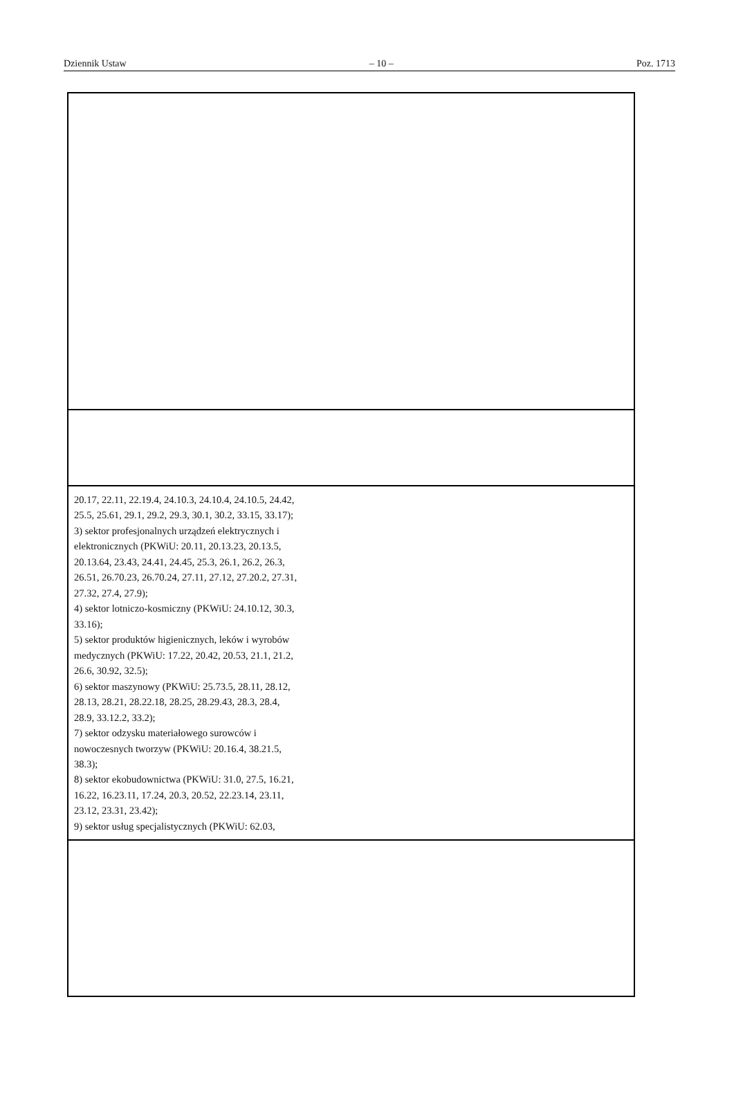Dziennik Ustaw – 10 – Poz. 1713
| 20.17, 22.11, 22.19.4, 24.10.3, 24.10.4, 24.10.5, 24.42, 25.5, 25.61, 29.1, 29.2, 29.3, 30.1, 30.2, 33.15, 33.17); 3) sektor profesjonalnych urządzeń elektrycznych i elektronicznych (PKWiU: 20.11, 20.13.23, 20.13.5, 20.13.64, 23.43, 24.41, 24.45, 25.3, 26.1, 26.2, 26.3, 26.51, 26.70.23, 26.70.24, 27.11, 27.12, 27.20.2, 27.31, 27.32, 27.4, 27.9); 4) sektor lotniczo-kosmiczny (PKWiU: 24.10.12, 30.3, 33.16); 5) sektor produktów higienicznych, leków i wyrobów medycznych (PKWiU: 17.22, 20.42, 20.53, 21.1, 21.2, 26.6, 30.92, 32.5); 6) sektor maszynowy (PKWiU: 25.73.5, 28.11, 28.12, 28.13, 28.21, 28.22.18, 28.25, 28.29.43, 28.3, 28.4, 28.9, 33.12.2, 33.2); 7) sektor odzysku materiałowego surowców i nowoczesnych tworzyw (PKWiU: 20.16.4, 38.21.5, 38.3); 8) sektor ekobudownictwa (PKWiU: 31.0, 27.5, 16.21, 16.22, 16.23.11, 17.24, 20.3, 20.52, 22.23.14, 23.11, 23.12, 23.31, 23.42); 9) sektor usług specjalistycznych (PKWiU: 62.03, |